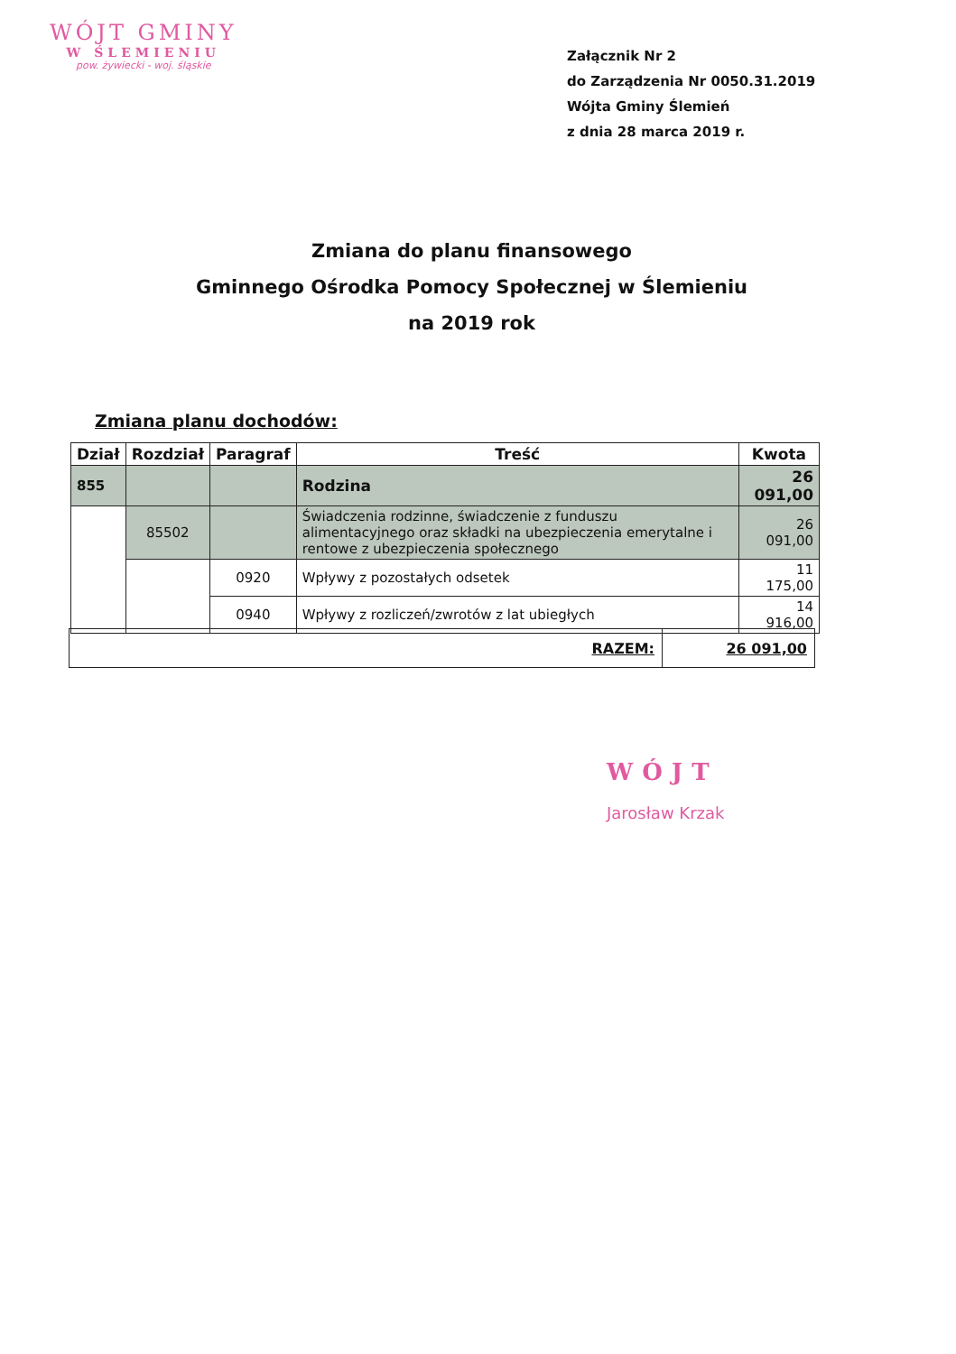WÓJT GMINY
W ŚLEMIENIU
pow. żywiecki - woj. śląskie
Załącznik Nr 2
do Zarządzenia Nr 0050.31.2019
Wójta Gminy Ślemień
z dnia 28 marca 2019 r.
Zmiana do planu finansowego
Gminnego Ośrodka Pomocy Społecznej w Ślemieniu
na 2019 rok
Zmiana planu dochodów:
| Dział | Rozdział | Paragraf | Treść | Kwota |
| --- | --- | --- | --- | --- |
| 855 | | | Rodzina | 26 091,00 |
| | 85502 | | Świadczenia rodzinne, świadczenie z funduszu alimentacyjnego oraz składki na ubezpieczenia emerytalne i rentowe z ubezpieczenia społecznego | 26 091,00 |
| | | 0920 | Wpływy z pozostałych odsetek | 11 175,00 |
| | | 0940 | Wpływy z rozliczeń/zwrotów z lat ubiegłych | 14 916,00 |
| RAZEM: | 26 091,00 |
WÓJT
Jarosław Krzak